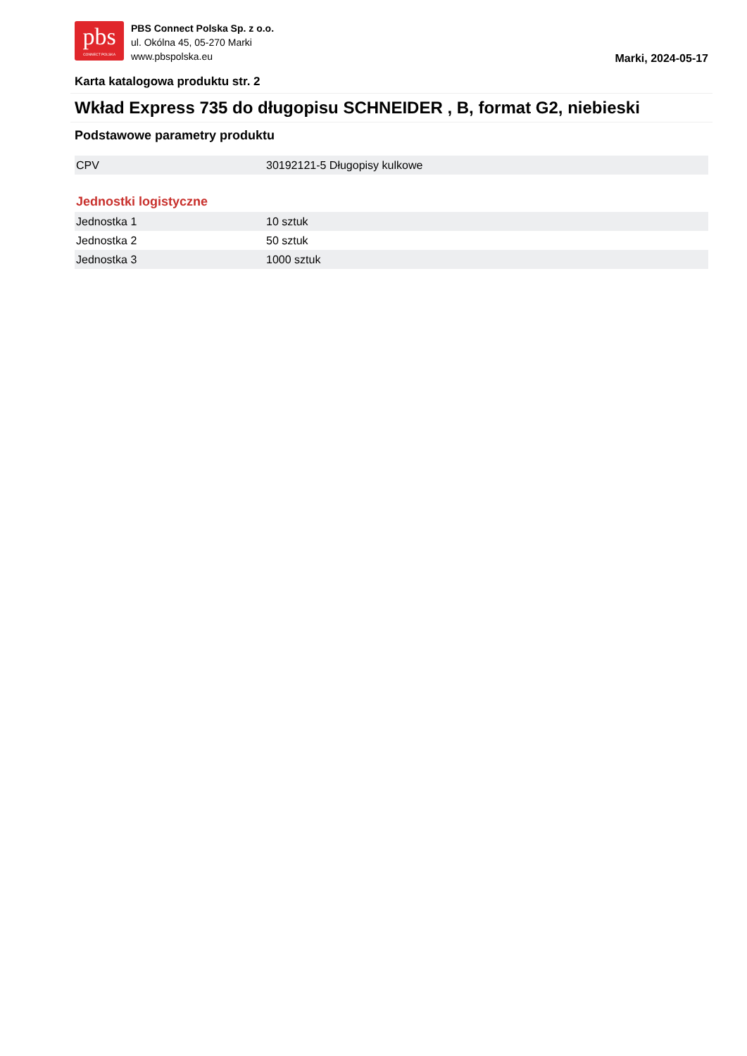pbs
CONNECT POLSKA
PBS Connect Polska Sp. z o.o.
ul. Okólna 45, 05-270 Marki
www.pbspolska.eu
Marki, 2024-05-17
Karta katalogowa produktu str. 2
Wkład Express 735 do długopisu SCHNEIDER , B, format G2, niebieski
Podstawowe parametry produktu
| CPV | 30192121-5 Długopisy kulkowe |
Jednostki logistyczne
| Jednostka 1 | 10 sztuk |
| Jednostka 2 | 50 sztuk |
| Jednostka 3 | 1000 sztuk |